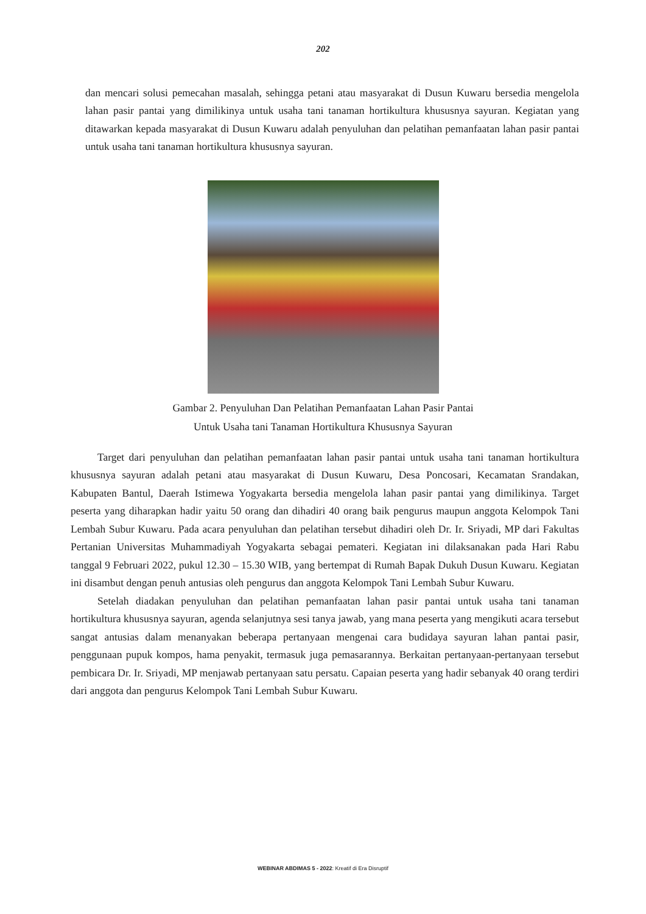202
dan mencari solusi pemecahan masalah, sehingga petani atau masyarakat di Dusun Kuwaru bersedia mengelola lahan pasir pantai yang dimilikinya untuk usaha tani tanaman hortikultura khususnya sayuran. Kegiatan yang ditawarkan kepada masyarakat di Dusun Kuwaru adalah penyuluhan dan pelatihan pemanfaatan lahan pasir pantai untuk usaha tani tanaman hortikultura khususnya sayuran.
Gambar 2. Penyuluhan Dan Pelatihan Pemanfaatan Lahan Pasir Pantai
Untuk Usaha tani Tanaman Hortikultura Khususnya Sayuran
Target dari penyuluhan dan pelatihan pemanfaatan lahan pasir pantai untuk usaha tani tanaman hortikultura khususnya sayuran adalah petani atau masyarakat di Dusun Kuwaru, Desa Poncosari, Kecamatan Srandakan, Kabupaten Bantul, Daerah Istimewa Yogyakarta bersedia mengelola lahan pasir pantai yang dimilikinya. Target peserta yang diharapkan hadir yaitu 50 orang dan dihadiri 40 orang baik pengurus maupun anggota Kelompok Tani Lembah Subur Kuwaru. Pada acara penyuluhan dan pelatihan tersebut dihadiri oleh Dr. Ir. Sriyadi, MP dari Fakultas Pertanian Universitas Muhammadiyah Yogyakarta sebagai pemateri. Kegiatan ini dilaksanakan pada Hari Rabu tanggal 9 Februari 2022, pukul 12.30 – 15.30 WIB, yang bertempat di Rumah Bapak Dukuh Dusun Kuwaru. Kegiatan ini disambut dengan penuh antusias oleh pengurus dan anggota Kelompok Tani Lembah Subur Kuwaru.
Setelah diadakan penyuluhan dan pelatihan pemanfaatan lahan pasir pantai untuk usaha tani tanaman hortikultura khususnya sayuran, agenda selanjutnya sesi tanya jawab, yang mana peserta yang mengikuti acara tersebut sangat antusias dalam menanyakan beberapa pertanyaan mengenai cara budidaya sayuran lahan pantai pasir, penggunaan pupuk kompos, hama penyakit, termasuk juga pemasarannya. Berkaitan pertanyaan-pertanyaan tersebut pembicara Dr. Ir. Sriyadi, MP menjawab pertanyaan satu persatu. Capaian peserta yang hadir sebanyak 40 orang terdiri dari anggota dan pengurus Kelompok Tani Lembah Subur Kuwaru.
WEBINAR ABDIMAS 5 - 2022: Kreatif di Era Disruptif